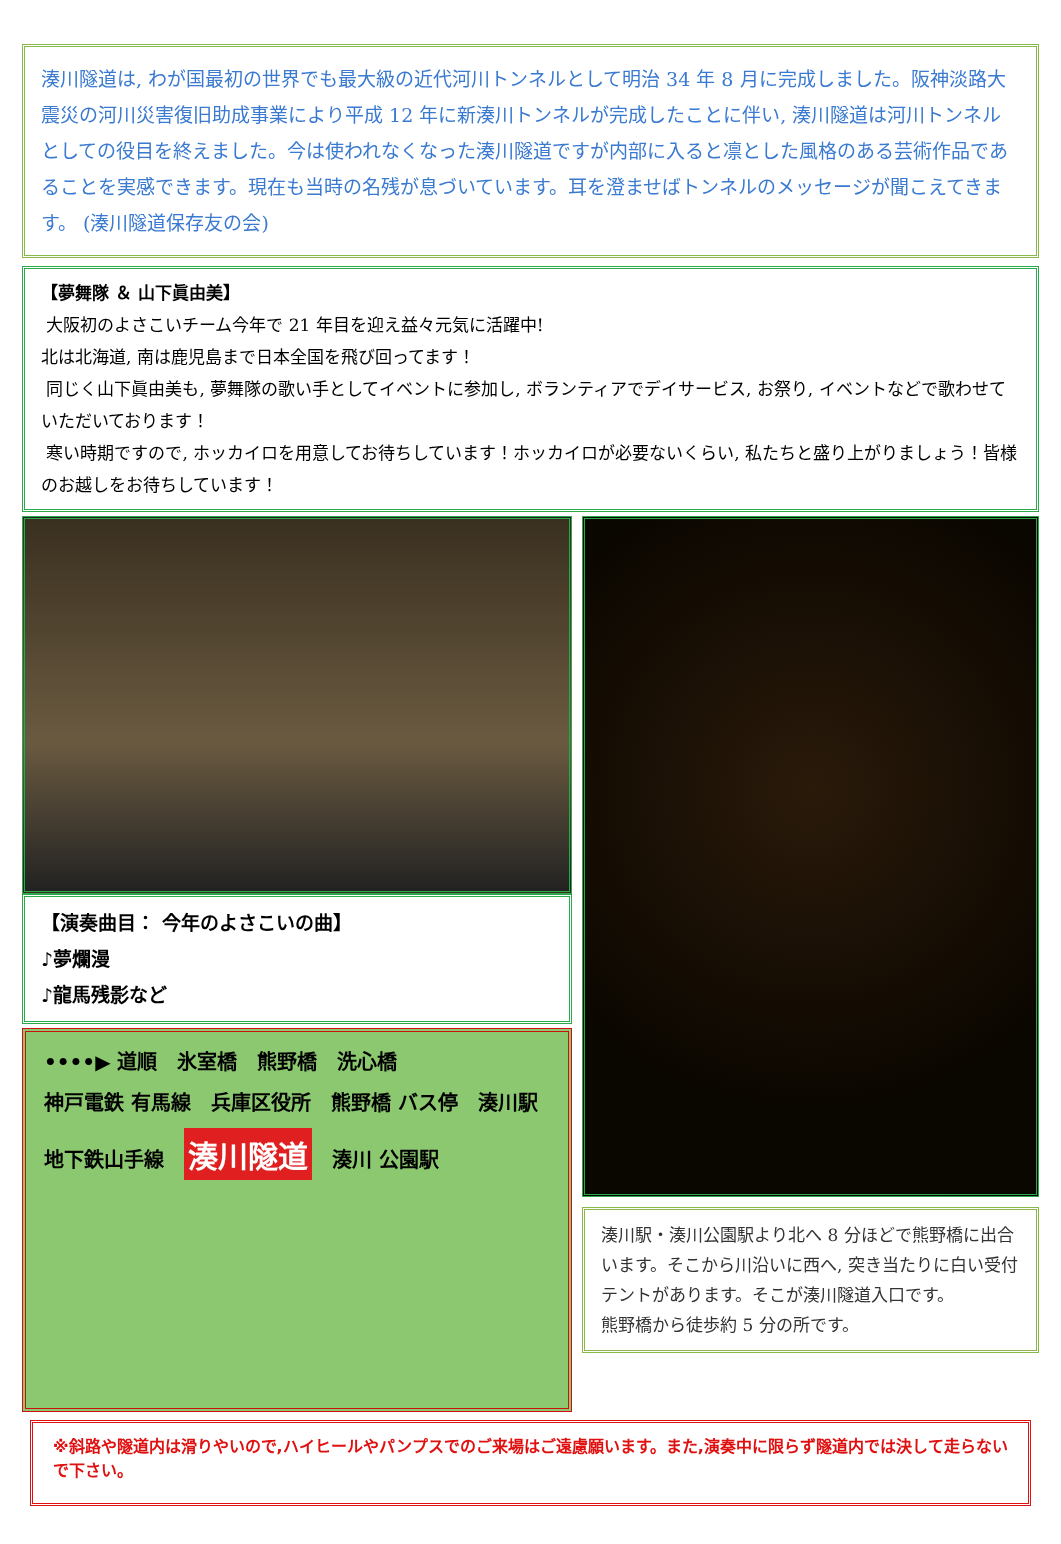湊川隧道は, わが国最初の世界でも最大級の近代河川トンネルとして明治 34 年 8 月に完成しました。阪神淡路大震災の河川災害復旧助成事業により平成 12 年に新湊川トンネルが完成したことに伴い, 湊川隧道は河川トンネルとしての役目を終えました。今は使われなくなった湊川隧道ですが内部に入ると凛とした風格のある芸術作品であることを実感できます。現在も当時の名残が息づいています。耳を澄ませばトンネルのメッセージが聞こえてきます。 (湊川隧道保存友の会)
【夢舞隊 ＆ 山下眞由美】
大阪初のよさこいチーム今年で 21 年目を迎え益々元気に活躍中!
北は北海道, 南は鹿児島まで日本全国を飛び回ってます！
同じく山下眞由美も, 夢舞隊の歌い手としてイベントに参加し, ボランティアでデイサービス, お祭り, イベントなどで歌わせていただいております！
寒い時期ですので, ホッカイロを用意してお待ちしています！ホッカイロが必要ないくらい, 私たちと盛り上がりましょう！皆様のお越しをお待ちしています！
【演奏曲目： 今年のよさこいの曲】
♪夢爛漫
♪龍馬残影など
••••▶ 道順 氷室橋 熊野橋 洗心橋 神戸電鉄 有馬線 兵庫区役所 熊野橋 バス停 湊川駅 地下鉄山手線 湊川隧道 湊川 公園駅
湊川駅・湊川公園駅より北へ 8 分ほどで熊野橋に出合います。そこから川沿いに西へ, 突き当たりに白い受付テントがあります。そこが湊川隧道入口です。
熊野橋から徒歩約 5 分の所です。
※斜路や隧道内は滑りやいので,ハイヒールやパンプスでのご来場はご遠慮願います。また,演奏中に限らず隧道内では決して走らないで下さい。